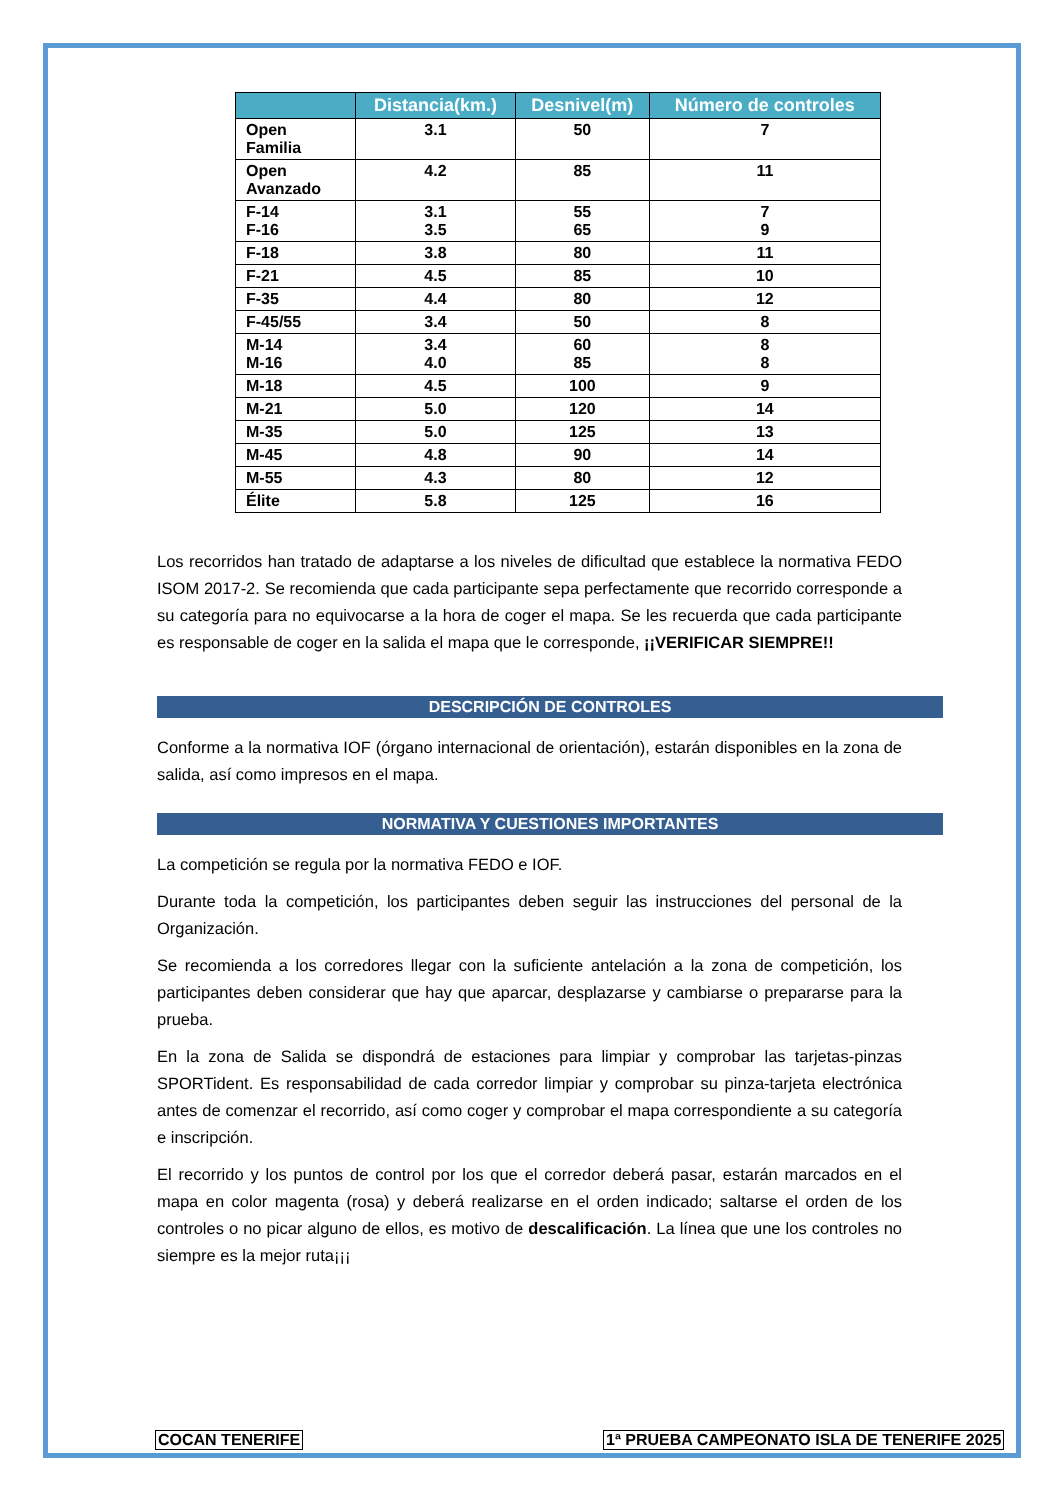| | Distancia(km.) | Desnivel(m) | Número de controles |
| --- | --- | --- | --- |
| Open Familia | 3.1 | 50 | 7 |
| Open Avanzado | 4.2 | 85 | 11 |
| F-14 F-16 | 3.1 3.5 | 55 65 | 7 9 |
| F-18 | 3.8 | 80 | 11 |
| F-21 | 4.5 | 85 | 10 |
| F-35 | 4.4 | 80 | 12 |
| F-45/55 | 3.4 | 50 | 8 |
| M-14 M-16 | 3.4 4.0 | 60 85 | 8 8 |
| M-18 | 4.5 | 100 | 9 |
| M-21 | 5.0 | 120 | 14 |
| M-35 | 5.0 | 125 | 13 |
| M-45 | 4.8 | 90 | 14 |
| M-55 | 4.3 | 80 | 12 |
| Élite | 5.8 | 125 | 16 |
Los recorridos han tratado de adaptarse a los niveles de dificultad que establece la normativa FEDO ISOM 2017-2. Se recomienda que cada participante sepa perfectamente que recorrido corresponde a su categoría para no equivocarse a la hora de coger el mapa. Se les recuerda que cada participante es responsable de coger en la salida el mapa que le corresponde, ¡¡VERIFICAR SIEMPRE!!
DESCRIPCIÓN DE CONTROLES
Conforme a la normativa IOF (órgano internacional de orientación), estarán disponibles en la zona de salida, así como impresos en el mapa.
NORMATIVA Y CUESTIONES IMPORTANTES
La competición se regula por la normativa FEDO e IOF.
Durante toda la competición, los participantes deben seguir las instrucciones del personal de la Organización.
Se recomienda a los corredores llegar con la suficiente antelación a la zona de competición, los participantes deben considerar que hay que aparcar, desplazarse y cambiarse o prepararse para la prueba.
En la zona de Salida se dispondrá de estaciones para limpiar y comprobar las tarjetas-pinzas SPORTident. Es responsabilidad de cada corredor limpiar y comprobar su pinza-tarjeta electrónica antes de comenzar el recorrido, así como coger y comprobar el mapa correspondiente a su categoría e inscripción.
El recorrido y los puntos de control por los que el corredor deberá pasar, estarán marcados en el mapa en color magenta (rosa) y deberá realizarse en el orden indicado; saltarse el orden de los controles o no picar alguno de ellos, es motivo de descalificación. La línea que une los controles no siempre es la mejor ruta¡¡¡
COCAN TENERIFE
1ª PRUEBA CAMPEONATO ISLA DE TENERIFE 2025